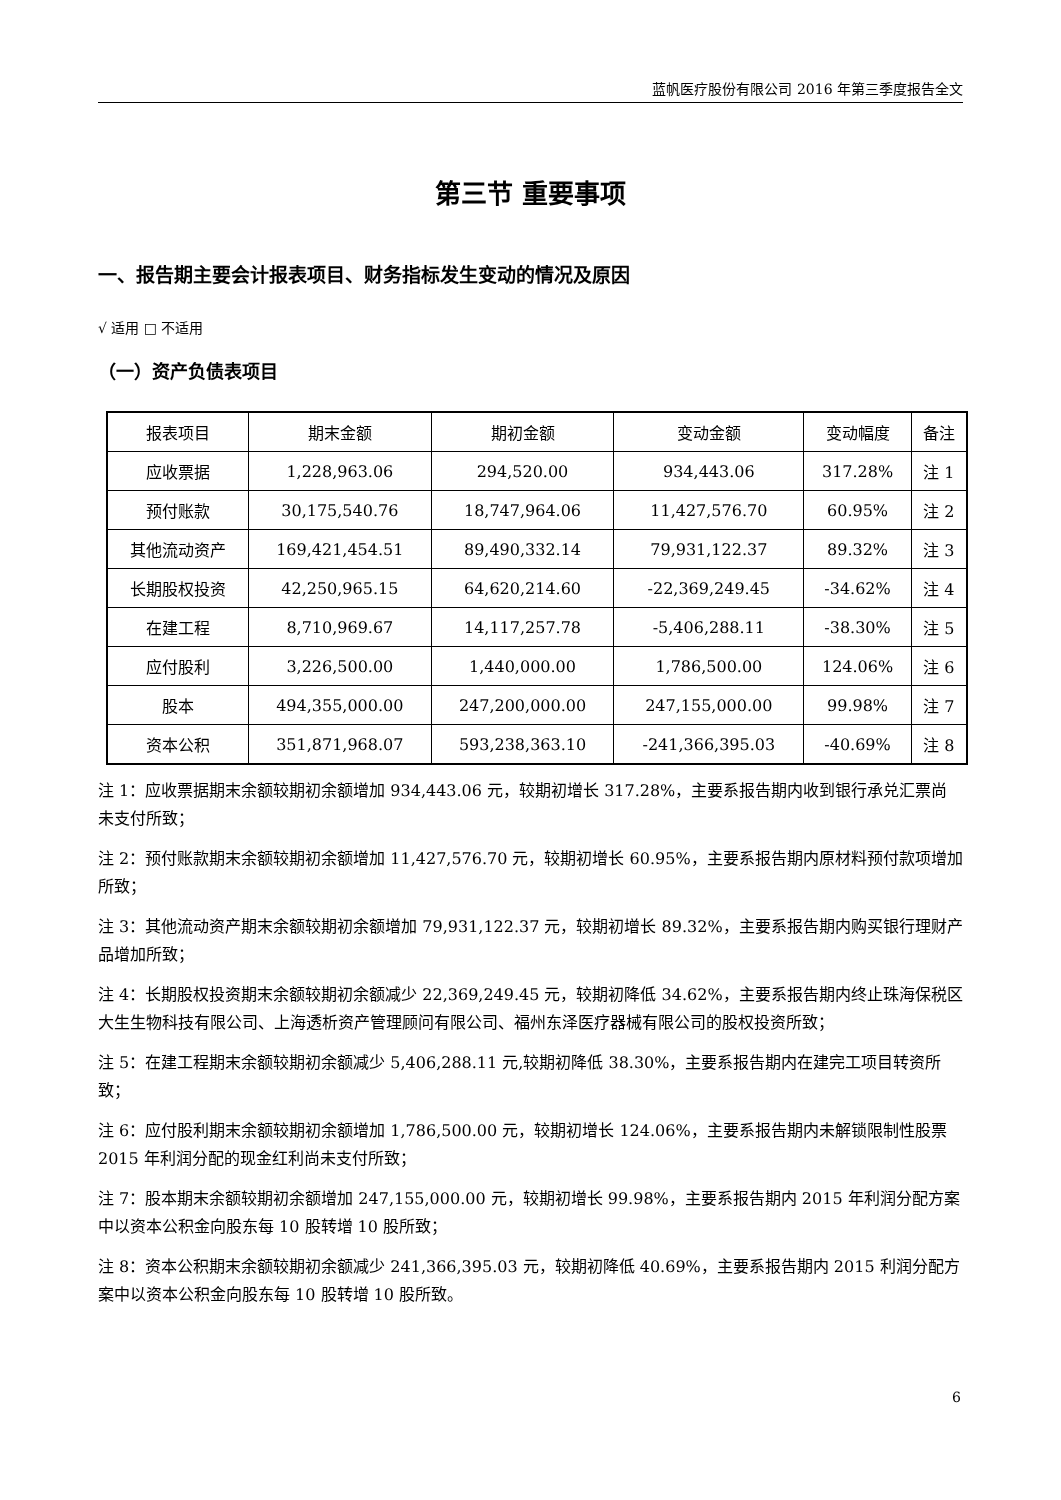蓝帆医疗股份有限公司 2016 年第三季度报告全文
第三节 重要事项
一、报告期主要会计报表项目、财务指标发生变动的情况及原因
√ 适用 □ 不适用
（一）资产负债表项目
| 报表项目 | 期末金额 | 期初金额 | 变动金额 | 变动幅度 | 备注 |
| --- | --- | --- | --- | --- | --- |
| 应收票据 | 1,228,963.06 | 294,520.00 | 934,443.06 | 317.28% | 注 1 |
| 预付账款 | 30,175,540.76 | 18,747,964.06 | 11,427,576.70 | 60.95% | 注 2 |
| 其他流动资产 | 169,421,454.51 | 89,490,332.14 | 79,931,122.37 | 89.32% | 注 3 |
| 长期股权投资 | 42,250,965.15 | 64,620,214.60 | -22,369,249.45 | -34.62% | 注 4 |
| 在建工程 | 8,710,969.67 | 14,117,257.78 | -5,406,288.11 | -38.30% | 注 5 |
| 应付股利 | 3,226,500.00 | 1,440,000.00 | 1,786,500.00 | 124.06% | 注 6 |
| 股本 | 494,355,000.00 | 247,200,000.00 | 247,155,000.00 | 99.98% | 注 7 |
| 资本公积 | 351,871,968.07 | 593,238,363.10 | -241,366,395.03 | -40.69% | 注 8 |
注 1：应收票据期末余额较期初余额增加 934,443.06 元，较期初增长 317.28%，主要系报告期内收到银行承兑汇票尚未支付所致；
注 2：预付账款期末余额较期初余额增加 11,427,576.70 元，较期初增长 60.95%，主要系报告期内原材料预付款项增加所致；
注 3：其他流动资产期末余额较期初余额增加 79,931,122.37 元，较期初增长 89.32%，主要系报告期内购买银行理财产品增加所致；
注 4：长期股权投资期末余额较期初余额减少 22,369,249.45 元，较期初降低 34.62%，主要系报告期内终止珠海保税区大生生物科技有限公司、上海透析资产管理顾问有限公司、福州东泽医疗器械有限公司的股权投资所致；
注 5：在建工程期末余额较期初余额减少 5,406,288.11 元,较期初降低 38.30%，主要系报告期内在建完工项目转资所致；
注 6：应付股利期末余额较期初余额增加 1,786,500.00 元，较期初增长 124.06%，主要系报告期内未解锁限制性股票 2015 年利润分配的现金红利尚未支付所致；
注 7：股本期末余额较期初余额增加 247,155,000.00 元，较期初增长 99.98%，主要系报告期内 2015 年利润分配方案中以资本公积金向股东每 10 股转增 10 股所致；
注 8：资本公积期末余额较期初余额减少 241,366,395.03 元，较期初降低 40.69%，主要系报告期内 2015 利润分配方案中以资本公积金向股东每 10 股转增 10 股所致。
6